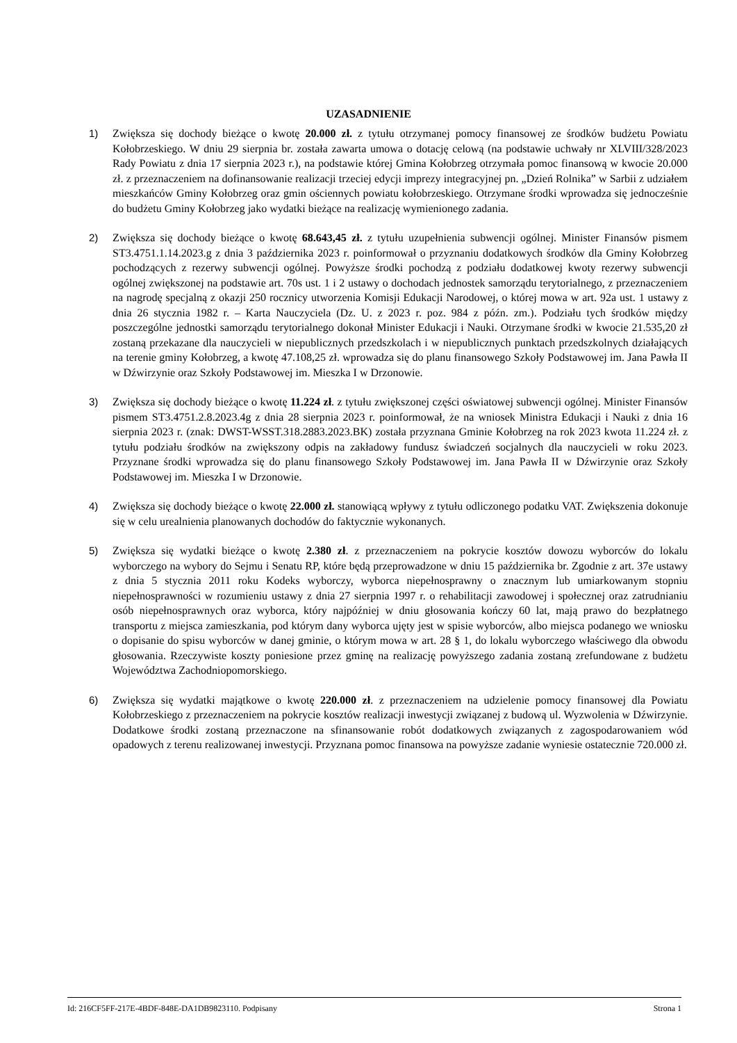UZASADNIENIE
1) Zwiększa się dochody bieżące o kwotę 20.000 zł. z tytułu otrzymanej pomocy finansowej ze środków budżetu Powiatu Kołobrzeskiego. W dniu 29 sierpnia br. została zawarta umowa o dotację celową (na podstawie uchwały nr XLVIII/328/2023 Rady Powiatu z dnia 17 sierpnia 2023 r.), na podstawie której Gmina Kołobrzeg otrzymała pomoc finansową w kwocie 20.000 zł. z przeznaczeniem na dofinansowanie realizacji trzeciej edycji imprezy integracyjnej pn. „Dzień Rolnika” w Sarbii z udziałem mieszkańców Gminy Kołobrzeg oraz gmin ościennych powiatu kołobrzeskiego. Otrzymane środki wprowadza się jednocześnie do budżetu Gminy Kołobrzeg jako wydatki bieżące na realizację wymienionego zadania.
2) Zwiększa się dochody bieżące o kwotę 68.643,45 zł. z tytułu uzupełnienia subwencji ogólnej. Minister Finansów pismem ST3.4751.1.14.2023.g z dnia 3 października 2023 r. poinformował o przyznaniu dodatkowych środków dla Gminy Kołobrzeg pochodzących z rezerwy subwencji ogólnej. Powyższe środki pochodzą z podziału dodatkowej kwoty rezerwy subwencji ogólnej zwiększonej na podstawie art. 70s ust. 1 i 2 ustawy o dochodach jednostek samorządu terytorialnego, z przeznaczeniem na nagrodę specjalną z okazji 250 rocznicy utworzenia Komisji Edukacji Narodowej, o której mowa w art. 92a ust. 1 ustawy z dnia 26 stycznia 1982 r. – Karta Nauczyciela (Dz. U. z 2023 r. poz. 984 z późn. zm.). Podziału tych środków między poszczególne jednostki samorządu terytorialnego dokonał Minister Edukacji i Nauki. Otrzymane środki w kwocie 21.535,20 zł zostaną przekazane dla nauczycieli w niepublicznych przedszkolach i w niepublicznych punktach przedszkolnych działających na terenie gminy Kołobrzeg, a kwotę 47.108,25 zł. wprowadza się do planu finansowego Szkoły Podstawowej im. Jana Pawła II w Dźwirzynie oraz Szkoły Podstawowej im. Mieszka I w Drzonowie.
3) Zwiększa się dochody bieżące o kwotę 11.224 zł. z tytułu zwiększonej części oświatowej subwencji ogólnej. Minister Finansów pismem ST3.4751.2.8.2023.4g z dnia 28 sierpnia 2023 r. poinformował, że na wniosek Ministra Edukacji i Nauki z dnia 16 sierpnia 2023 r. (znak: DWST-WSST.318.2883.2023.BK) została przyznana Gminie Kołobrzeg na rok 2023 kwota 11.224 zł. z tytułu podziału środków na zwiększony odpis na zakładowy fundusz świadczeń socjalnych dla nauczycieli w roku 2023. Przyznane środki wprowadza się do planu finansowego Szkoły Podstawowej im. Jana Pawła II w Dźwirzynie oraz Szkoły Podstawowej im. Mieszka I w Drzonowie.
4) Zwiększa się dochody bieżące o kwotę 22.000 zł. stanowiącą wpływy z tytułu odliczonego podatku VAT. Zwiększenia dokonuje się w celu urealnienia planowanych dochodów do faktycznie wykonanych.
5) Zwiększa się wydatki bieżące o kwotę 2.380 zł. z przeznaczeniem na pokrycie kosztów dowozu wyborców do lokalu wyborczego na wybory do Sejmu i Senatu RP, które będą przeprowadzone w dniu 15 października br. Zgodnie z art. 37e ustawy z dnia 5 stycznia 2011 roku Kodeks wyborczy, wyborca niepełnosprawny o znacznym lub umiarkowanym stopniu niepełnosprawności w rozumieniu ustawy z dnia 27 sierpnia 1997 r. o rehabilitacji zawodowej i społecznej oraz zatrudnianiu osób niepełnosprawnych oraz wyborca, który najpóźniej w dniu głosowania kończy 60 lat, mają prawo do bezpłatnego transportu z miejsca zamieszkania, pod którym dany wyborca ujęty jest w spisie wyborców, albo miejsca podanego we wniosku o dopisanie do spisu wyborców w danej gminie, o którym mowa w art. 28 § 1, do lokalu wyborczego właściwego dla obwodu głosowania. Rzeczywiste koszty poniesione przez gminę na realizację powyższego zadania zostaną zrefundowane z budżetu Województwa Zachodniopomorskiego.
6) Zwiększa się wydatki majątkowe o kwotę 220.000 zł. z przeznaczeniem na udzielenie pomocy finansowej dla Powiatu Kołobrzeskiego z przeznaczeniem na pokrycie kosztów realizacji inwestycji związanej z budową ul. Wyzwolenia w Dźwirzynie. Dodatkowe środki zostaną przeznaczone na sfinansowanie robót dodatkowych związanych z zagospodarowaniem wód opadowych z terenu realizowanej inwestycji. Przyznana pomoc finansowa na powyższe zadanie wyniesie ostatecznie 720.000 zł.
Id: 216CF5FF-217E-4BDF-848E-DA1DB9823110. Podpisany Strona 1